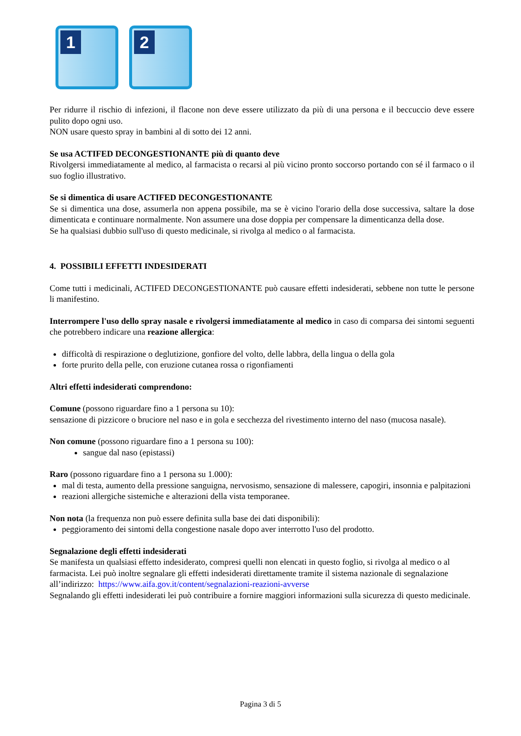1
2
Per ridurre il rischio di infezioni, il flacone non deve essere utilizzato da più di una persona e il beccuccio deve essere pulito dopo ogni uso.
NON usare questo spray in bambini al di sotto dei 12 anni.
Se usa ACTIFED DECONGESTIONANTE più di quanto deve
Rivolgersi immediatamente al medico, al farmacista o recarsi al più vicino pronto soccorso portando con sé il farmaco o il suo foglio illustrativo.
Se si dimentica di usare ACTIFED DECONGESTIONANTE
Se si dimentica una dose, assumerla non appena possibile, ma se è vicino l'orario della dose successiva, saltare la dose dimenticata e continuare normalmente. Non assumere una dose doppia per compensare la dimenticanza della dose.
Se ha qualsiasi dubbio sull'uso di questo medicinale, si rivolga al medico o al farmacista.
4. POSSIBILI EFFETTI INDESIDERATI
Come tutti i medicinali, ACTIFED DECONGESTIONANTE può causare effetti indesiderati, sebbene non tutte le persone li manifestino.
Interrompere l'uso dello spray nasale e rivolgersi immediatamente al medico in caso di comparsa dei sintomi seguenti che potrebbero indicare una reazione allergica:
difficoltà di respirazione o deglutizione, gonfiore del volto, delle labbra, della lingua o della gola
forte prurito della pelle, con eruzione cutanea rossa o rigonfiamenti
Altri effetti indesiderati comprendono:
Comune (possono riguardare fino a 1 persona su 10):
sensazione di pizzicore o bruciore nel naso e in gola e secchezza del rivestimento interno del naso (mucosa nasale).
Non comune (possono riguardare fino a 1 persona su 100):
sangue dal naso (epistassi)
Raro (possono riguardare fino a 1 persona su 1.000):
mal di testa, aumento della pressione sanguigna, nervosismo, sensazione di malessere, capogiri, insonnia e palpitazioni
reazioni allergiche sistemiche e alterazioni della vista temporanee.
Non nota (la frequenza non può essere definita sulla base dei dati disponibili):
peggioramento dei sintomi della congestione nasale dopo aver interrotto l'uso del prodotto.
Segnalazione degli effetti indesiderati
Se manifesta un qualsiasi effetto indesiderato, compresi quelli non elencati in questo foglio, si rivolga al medico o al farmacista. Lei può inoltre segnalare gli effetti indesiderati direttamente tramite il sistema nazionale di segnalazione all’indirizzo: https://www.aifa.gov.it/content/segnalazioni-reazioni-avverse
Segnalando gli effetti indesiderati lei può contribuire a fornire maggiori informazioni sulla sicurezza di questo medicinale.
Pagina 3 di 5